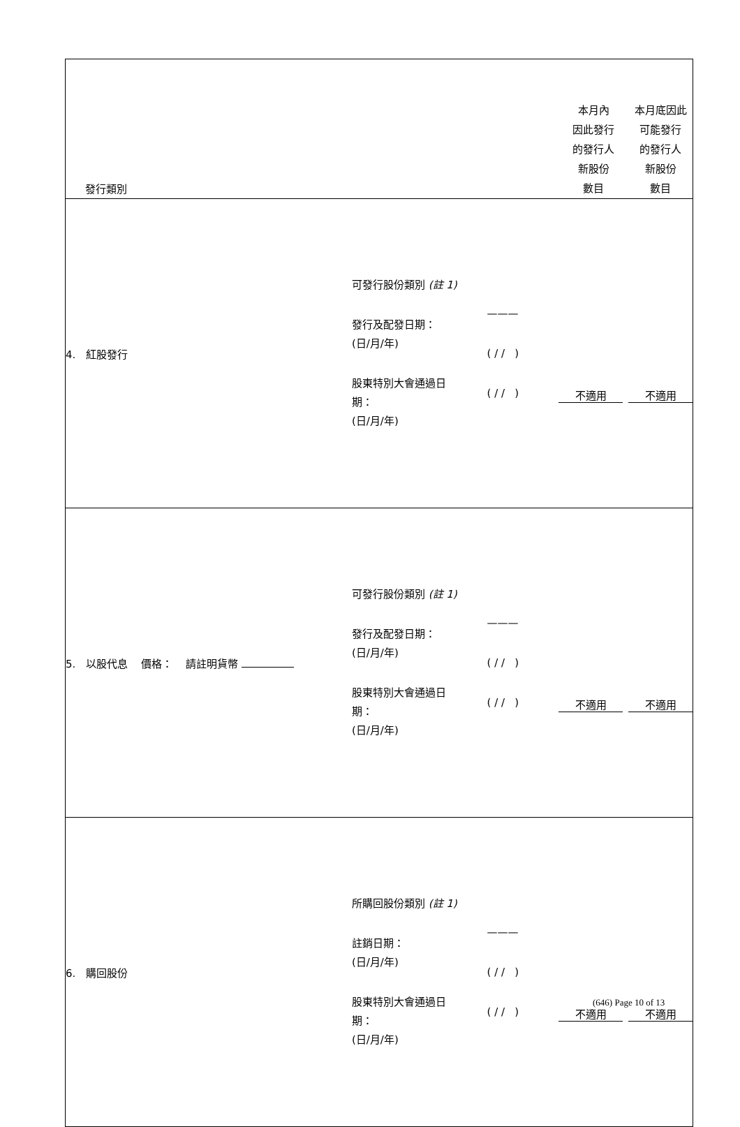| 發行類別 | | | 本月內 因此發行 的發行人 新股份 數目 | 本月底因此 可能發行 的發行人 新股份 數目 |
| 4. 紅股發行 | 可發行股份類別 (註 1) 發行及配發日期： (日/月/年) 股東特別大會通過日 期： (日/月/年) | ——— ( / / ) ( / / ) | 不適用 | 不適用 |
| 5. 以股代息 價格： 請註明貨幣 | 可發行股份類別 (註 1) 發行及配發日期： (日/月/年) 股東特別大會通過日 期： (日/月/年) | ——— ( / / ) ( / / ) | 不適用 | 不適用 |
| 6. 購回股份 | 所購回股份類別 (註 1) 註銷日期： (日/月/年) 股東特別大會通過日 期： (日/月/年) | ——— ( / / ) ( / / ) | 不適用 | 不適用 |
(646) Page 10 of 13